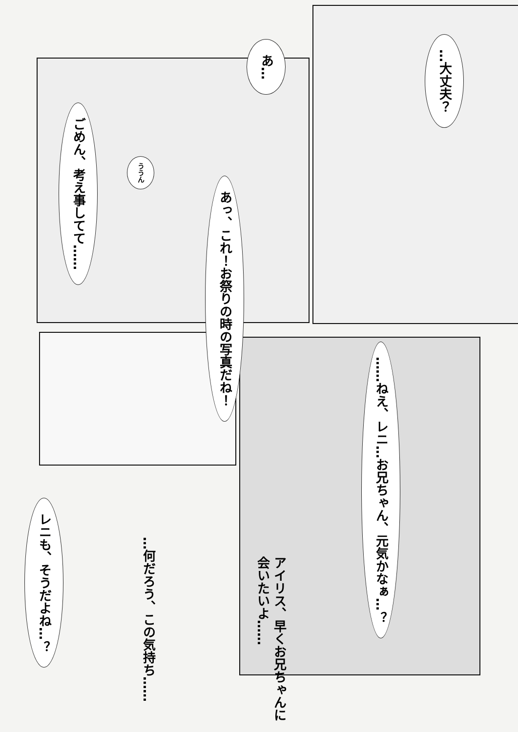…大丈夫？
あ…
ごめん、考え事してて……
ううん
あっ、これ！お祭りの時の写真だね！
……ねえ、レニ…お兄ちゃん、元気かなぁ…？
レニも、そうだよね…？
アイリス、早くお兄ちゃんに会いたいよ……
…何だろう、この気持ち……